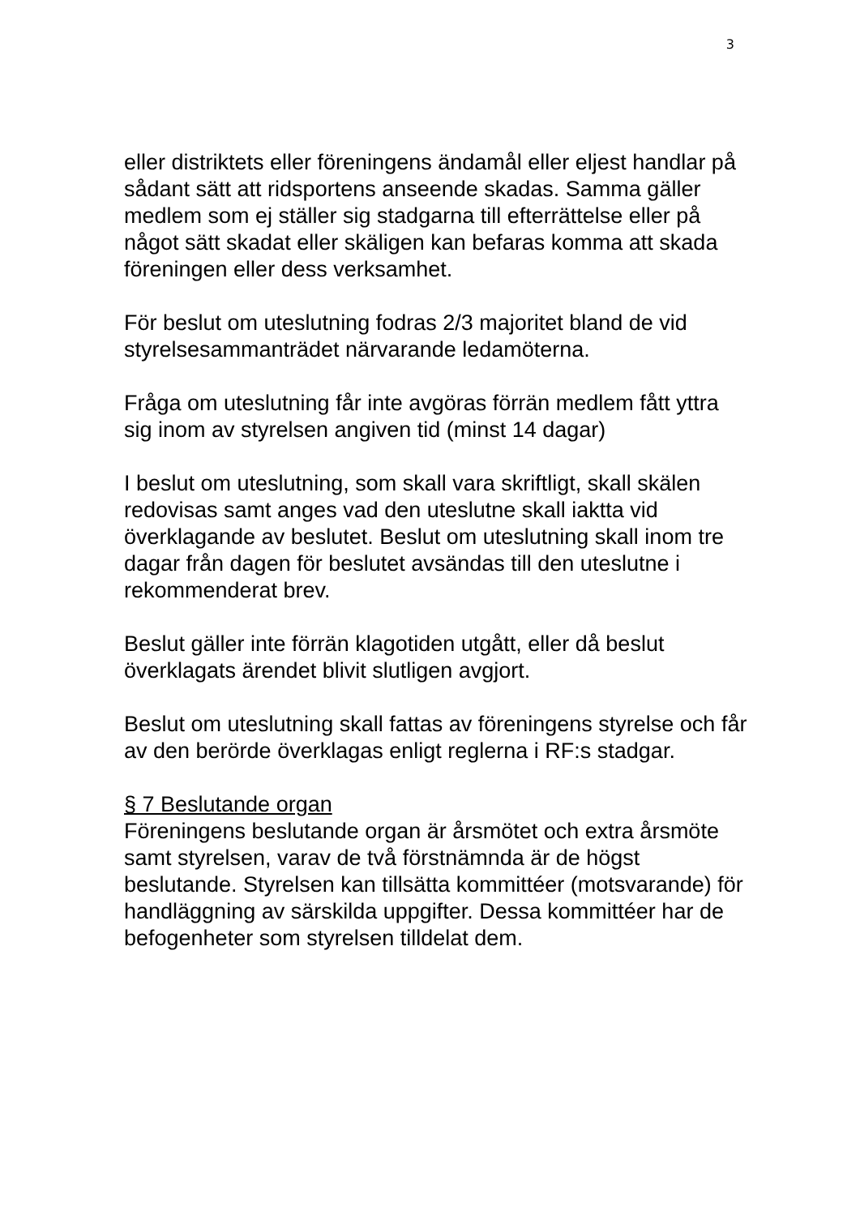3
eller distriktets eller föreningens ändamål eller eljest handlar på sådant sätt att ridsportens anseende skadas. Samma gäller medlem som ej ställer sig stadgarna till efterrättelse eller på något sätt skadat eller skäligen kan befaras komma att skada föreningen eller dess verksamhet.
För beslut om uteslutning fodras 2/3 majoritet bland de vid styrelsesammanträdet närvarande ledamöterna.
Fråga om uteslutning får inte avgöras förrän medlem fått yttra sig inom av styrelsen angiven tid (minst 14 dagar)
I beslut om uteslutning, som skall vara skriftligt, skall skälen redovisas samt anges vad den uteslutne skall iaktta vid överklagande av beslutet. Beslut om uteslutning skall inom tre dagar från dagen för beslutet avsändas till den uteslutne i rekommenderat brev.
Beslut gäller inte förrän klagotiden utgått, eller då beslut överklagats ärendet blivit slutligen avgjort.
Beslut om uteslutning skall fattas av föreningens styrelse och får av den berörde överklagas enligt reglerna i RF:s stadgar.
§ 7 Beslutande organ
Föreningens beslutande organ är årsmötet och extra årsmöte samt styrelsen, varav de två förstnämnda är de högst beslutande. Styrelsen kan tillsätta kommittéer (motsvarande) för handläggning av särskilda uppgifter. Dessa kommittéer har de befogenheter som styrelsen tilldelat dem.